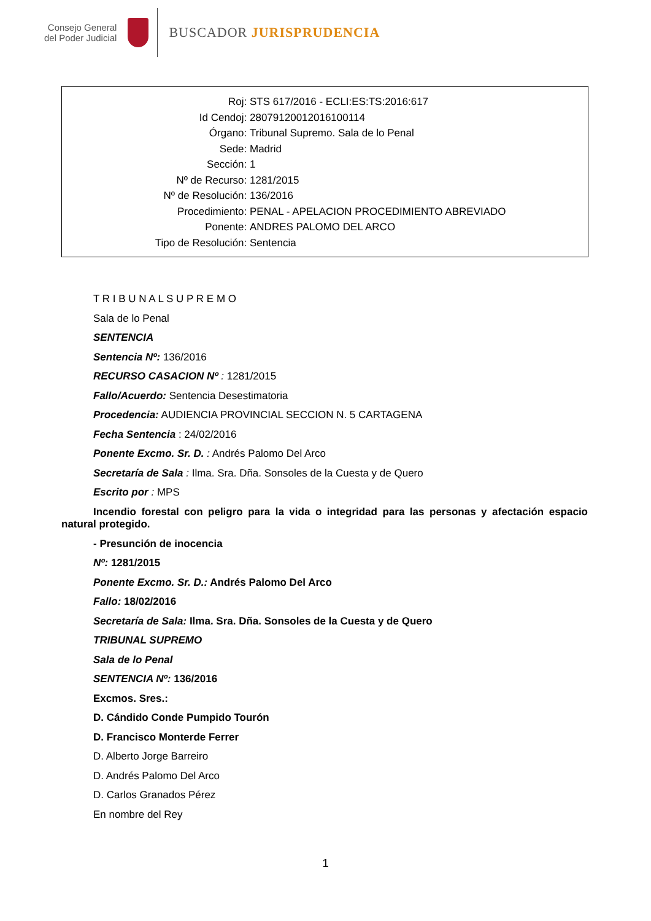Consejo General
del Poder Judicial
BUSCADOR JURISPRUDENCIA
Roj: STS 617/2016 - ECLI:ES:TS:2016:617
Id Cendoj: 28079120012016100114
Órgano: Tribunal Supremo. Sala de lo Penal
Sede: Madrid
Sección: 1
Nº de Recurso: 1281/2015
Nº de Resolución: 136/2016
Procedimiento: PENAL - APELACION PROCEDIMIENTO ABREVIADO
Ponente: ANDRES PALOMO DEL ARCO
Tipo de Resolución: Sentencia
T R I B U N A L S U P R E M O
Sala de lo Penal
SENTENCIA
Sentencia Nº: 136/2016
RECURSO CASACION Nº : 1281/2015
Fallo/Acuerdo: Sentencia Desestimatoria
Procedencia: AUDIENCIA PROVINCIAL SECCION N. 5 CARTAGENA
Fecha Sentencia : 24/02/2016
Ponente Excmo. Sr. D. : Andrés Palomo Del Arco
Secretaría de Sala : Ilma. Sra. Dña. Sonsoles de la Cuesta y de Quero
Escrito por : MPS
Incendio forestal con peligro para la vida o integridad para las personas y afectación espacio natural protegido.
- Presunción de inocencia
Nº: 1281/2015
Ponente Excmo. Sr. D.: Andrés Palomo Del Arco
Fallo: 18/02/2016
Secretaría de Sala: Ilma. Sra. Dña. Sonsoles de la Cuesta y de Quero
TRIBUNAL SUPREMO
Sala de lo Penal
SENTENCIA Nº: 136/2016
Excmos. Sres.:
D. Cándido Conde Pumpido Tourón
D. Francisco Monterde Ferrer
D. Alberto Jorge Barreiro
D. Andrés Palomo Del Arco
D. Carlos Granados Pérez
En nombre del Rey
1